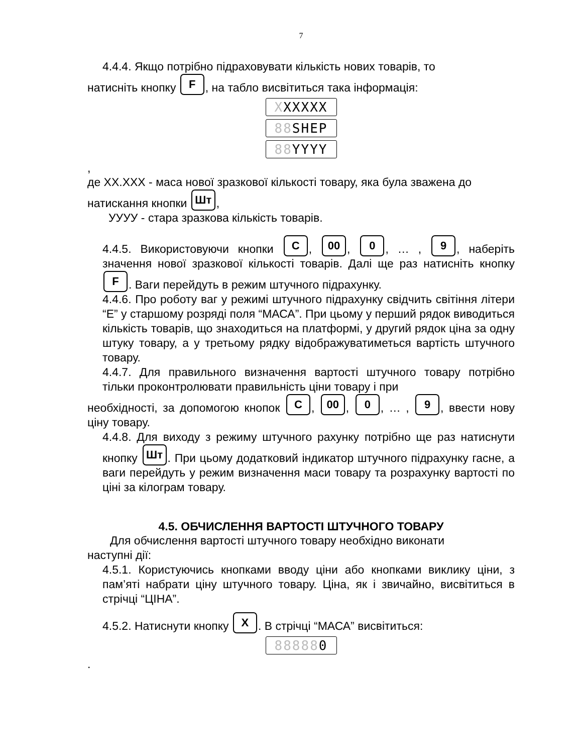7
4.4.4. Якщо потрібно підраховувати кількість нових товарів, то
натисніть кнопку F, на табло висвітиться така інформація:
XXXXXX
88 SHEP
88 YYYY,
де XX.XXX - маса нової зразкової кількості товару, яка була зважена до
натискання кнопки Шт,
УУУУ - стара зразкова кількість товарів.
4.4.5. Використовуючи кнопки C, 00, 0, … , 9, наберіть значення нової зразкової кількості товарів. Далі ще раз натисніть кнопку F. Ваги перейдуть в режим штучного підрахунку.
4.4.6. Про роботу ваг у режимі штучного підрахунку свідчить світіння літери “Е” у старшому розряді поля “МАСА”. При цьому у перший рядок виводиться кількість товарів, що знаходиться на платформі, у другий рядок ціна за одну штуку товару, а у третьому рядку відображуватиметься вартість штучного товару.
4.4.7. Для правильного визначення вартості штучного товару потрібно тільки проконтролювати правильність ціни товару і при
необхідності, за допомогою кнопок C, 00, 0, … , 9, ввести нову ціну товару.
4.4.8. Для виходу з режиму штучного рахунку потрібно ще раз натиснути кнопку Шт. При цьому додатковий індикатор штучного підрахунку гасне, а ваги перейдуть у режим визначення маси товару та розрахунку вартості по ціні за кілограм товару.
4.5. ОБЧИСЛЕННЯ ВАРТОСТІ ШТУЧНОГО ТОВАРУ
Для обчислення вартості штучного товару необхідно виконати
наступні дії:
4.5.1. Користуючись кнопками вводу ціни або кнопками виклику ціни, з пам’яті набрати ціну штучного товару. Ціна, як і звичайно, висвітиться в стрічці “ЦІНА”.
4.5.2. Натиснути кнопку X. В стрічці “МАСА” висвітиться:
888880.